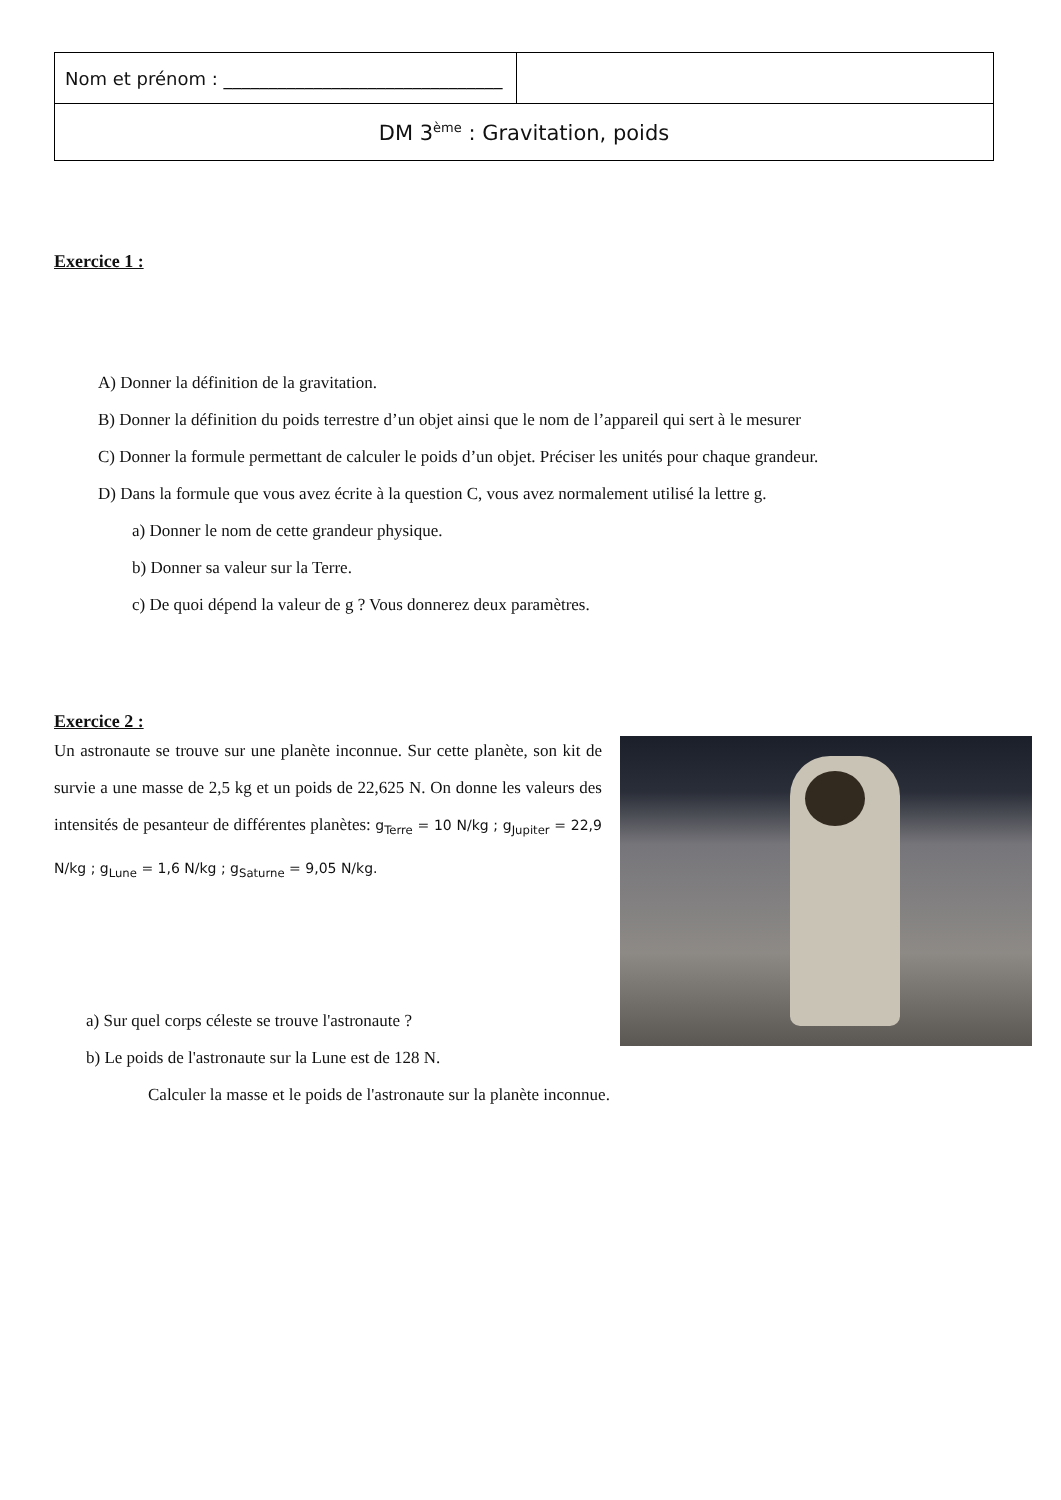| Nom et prénom : _______________________________ | |
| DM 3<sup>ème</sup> : Gravitation, poids | |
Exercice 1 :
A) Donner la définition de la gravitation.
B) Donner la définition du poids terrestre d’un objet ainsi que le nom de l’appareil qui sert à le mesurer
C) Donner la formule permettant de calculer le poids d’un objet. Préciser les unités pour chaque grandeur.
D) Dans la formule que vous avez écrite à la question C, vous avez normalement utilisé la lettre g.
a) Donner le nom de cette grandeur physique.
b) Donner sa valeur sur la Terre.
c) De quoi dépend la valeur de g ? Vous donnerez deux paramètres.
Exercice 2 :
Un astronaute se trouve sur une planète inconnue. Sur cette planète, son kit de survie a une masse de 2,5 kg et un poids de 22,625 N. On donne les valeurs des intensités de pesanteur de différentes planètes: g<sub>Terre</sub> = 10 N/kg ; g<sub>Jupiter</sub> = 22,9 N/kg ; g<sub>Lune</sub> = 1,6 N/kg ; g<sub>Saturne</sub> = 9,05 N/kg.
a) Sur quel corps céleste se trouve l'astronaute ?
b) Le poids de l'astronaute sur la Lune est de 128 N.
Calculer la masse et le poids de l'astronaute sur la planète inconnue.